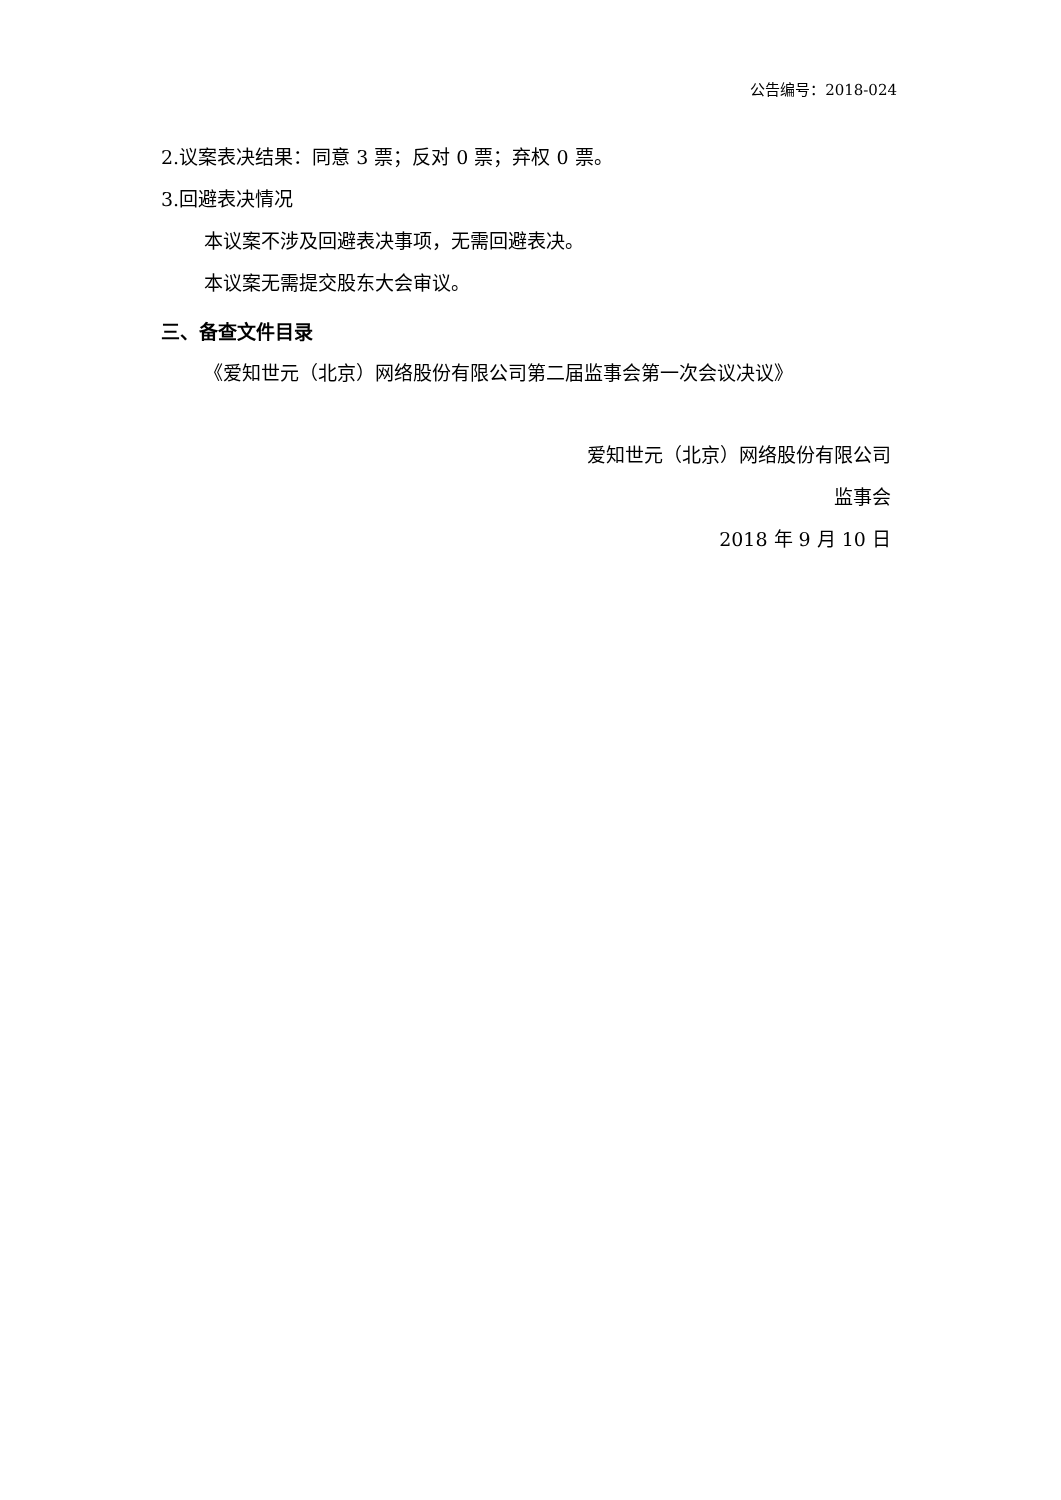公告编号：2018-024
2.议案表决结果：同意 3 票；反对 0 票；弃权 0 票。
3.回避表决情况
本议案不涉及回避表决事项，无需回避表决。
本议案无需提交股东大会审议。
三、备查文件目录
《爱知世元（北京）网络股份有限公司第二届监事会第一次会议决议》
爱知世元（北京）网络股份有限公司
监事会
2018 年 9 月 10 日